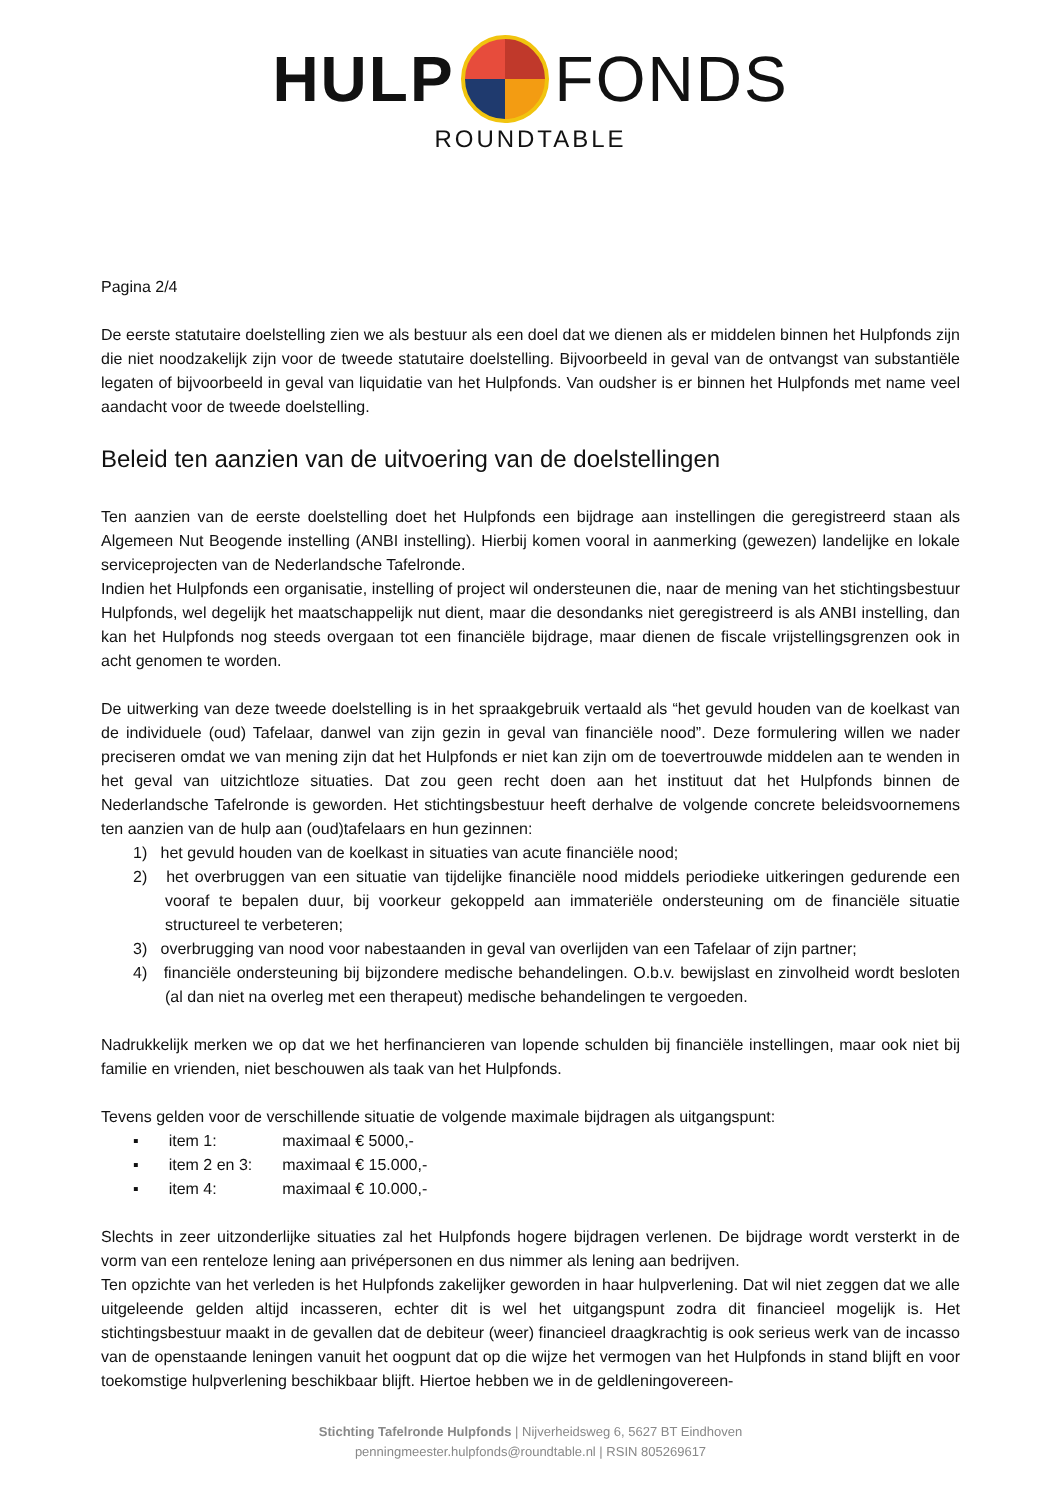HULP FONDS
ROUNDTABLE
Pagina 2/4
De eerste statutaire doelstelling zien we als bestuur als een doel dat we dienen als er middelen binnen het Hulpfonds zijn die niet noodzakelijk zijn voor de tweede statutaire doelstelling. Bijvoorbeeld in geval van de ontvangst van substantiële legaten of bijvoorbeeld in geval van liquidatie van het Hulpfonds. Van oudsher is er binnen het Hulpfonds met name veel aandacht voor de tweede doelstelling.
Beleid ten aanzien van de uitvoering van de doelstellingen
Ten aanzien van de eerste doelstelling doet het Hulpfonds een bijdrage aan instellingen die geregistreerd staan als Algemeen Nut Beogende instelling (ANBI instelling). Hierbij komen vooral in aanmerking (gewezen) landelijke en lokale serviceprojecten van de Nederlandsche Tafelronde.
Indien het Hulpfonds een organisatie, instelling of project wil ondersteunen die, naar de mening van het stichtingsbestuur Hulpfonds, wel degelijk het maatschappelijk nut dient, maar die desondanks niet geregistreerd is als ANBI instelling, dan kan het Hulpfonds nog steeds overgaan tot een financiële bijdrage, maar dienen de fiscale vrijstellingsgrenzen ook in acht genomen te worden.
De uitwerking van deze tweede doelstelling is in het spraakgebruik vertaald als “het gevuld houden van de koelkast van de individuele (oud) Tafelaar, danwel van zijn gezin in geval van financiële nood”. Deze formulering willen we nader preciseren omdat we van mening zijn dat het Hulpfonds er niet kan zijn om de toevertrouwde middelen aan te wenden in het geval van uitzichtloze situaties. Dat zou geen recht doen aan het instituut dat het Hulpfonds binnen de Nederlandsche Tafelronde is geworden. Het stichtingsbestuur heeft derhalve de volgende concrete beleidsvoornemens ten aanzien van de hulp aan (oud)tafelaars en hun gezinnen:
1) het gevuld houden van de koelkast in situaties van acute financiële nood;
2) het overbruggen van een situatie van tijdelijke financiële nood middels periodieke uitkeringen gedurende een vooraf te bepalen duur, bij voorkeur gekoppeld aan immateriële ondersteuning om de financiële situatie structureel te verbeteren;
3) overbrugging van nood voor nabestaanden in geval van overlijden van een Tafelaar of zijn partner;
4) financiële ondersteuning bij bijzondere medische behandelingen. O.b.v. bewijslast en zinvolheid wordt besloten (al dan niet na overleg met een therapeut) medische behandelingen te vergoeden.
Nadrukkelijk merken we op dat we het herfinancieren van lopende schulden bij financiële instellingen, maar ook niet bij familie en vrienden, niet beschouwen als taak van het Hulpfonds.
Tevens gelden voor de verschillende situatie de volgende maximale bijdragen als uitgangspunt:
| ▪ | item 1: | maximaal € 5000,- |
| ▪ | item 2 en 3: | maximaal € 15.000,- |
| ▪ | item 4: | maximaal € 10.000,- |
Slechts in zeer uitzonderlijke situaties zal het Hulpfonds hogere bijdragen verlenen. De bijdrage wordt versterkt in de vorm van een renteloze lening aan privépersonen en dus nimmer als lening aan bedrijven.
Ten opzichte van het verleden is het Hulpfonds zakelijker geworden in haar hulpverlening. Dat wil niet zeggen dat we alle uitgeleende gelden altijd incasseren, echter dit is wel het uitgangspunt zodra dit financieel mogelijk is. Het stichtingsbestuur maakt in de gevallen dat de debiteur (weer) financieel draagkrachtig is ook serieus werk van de incasso van de openstaande leningen vanuit het oogpunt dat op die wijze het vermogen van het Hulpfonds in stand blijft en voor toekomstige hulpverlening beschikbaar blijft. Hiertoe hebben we in de geldleningovereen-
Stichting Tafelronde Hulpfonds | Nijverheidsweg 6, 5627 BT Eindhoven
penningmeester.hulpfonds@roundtable.nl | RSIN 805269617